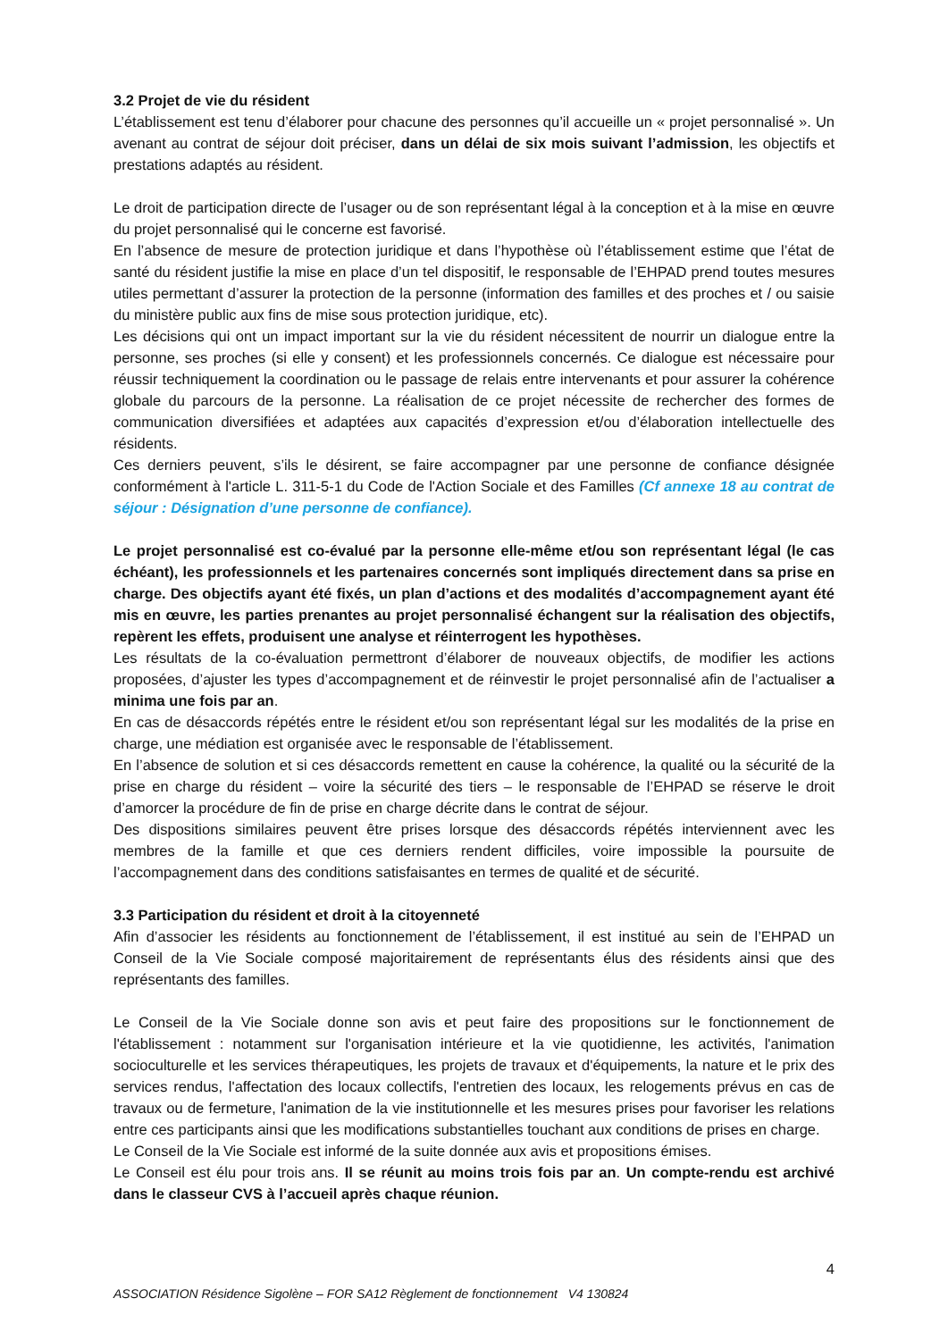3.2 Projet de vie du résident
L’établissement est tenu d’élaborer pour chacune des personnes qu’il accueille un « projet personnalisé ». Un avenant au contrat de séjour doit préciser, dans un délai de six mois suivant l’admission, les objectifs et prestations adaptés au résident.
Le droit de participation directe de l’usager ou de son représentant légal à la conception et à la mise en œuvre du projet personnalisé qui le concerne est favorisé.
En l’absence de mesure de protection juridique et dans l’hypothèse où l’établissement estime que l’état de santé du résident justifie la mise en place d’un tel dispositif, le responsable de l’EHPAD prend toutes mesures utiles permettant d’assurer la protection de la personne (information des familles et des proches et / ou saisie du ministère public aux fins de mise sous protection juridique, etc).
Les décisions qui ont un impact important sur la vie du résident nécessitent de nourrir un dialogue entre la personne, ses proches (si elle y consent) et les professionnels concernés. Ce dialogue est nécessaire pour réussir techniquement la coordination ou le passage de relais entre intervenants et pour assurer la cohérence globale du parcours de la personne. La réalisation de ce projet nécessite de rechercher des formes de communication diversifiées et adaptées aux capacités d’expression et/ou d’élaboration intellectuelle des résidents.
Ces derniers peuvent, s’ils le désirent, se faire accompagner par une personne de confiance désignée conformément à l'article L. 311-5-1 du Code de l'Action Sociale et des Familles (Cf annexe 18 au contrat de séjour : Désignation d’une personne de confiance).
Le projet personnalisé est co-évalué par la personne elle-même et/ou son représentant légal (le cas échéant), les professionnels et les partenaires concernés sont impliqués directement dans sa prise en charge. Des objectifs ayant été fixés, un plan d’actions et des modalités d’accompagnement ayant été mis en œuvre, les parties prenantes au projet personnalisé échangent sur la réalisation des objectifs, repèrent les effets, produisent une analyse et réinterrogent les hypothèses.
Les résultats de la co-évaluation permettront d’élaborer de nouveaux objectifs, de modifier les actions proposées, d’ajuster les types d’accompagnement et de réinvestir le projet personnalisé afin de l’actualiser a minima une fois par an.
En cas de désaccords répétés entre le résident et/ou son représentant légal sur les modalités de la prise en charge, une médiation est organisée avec le responsable de l’établissement.
En l’absence de solution et si ces désaccords remettent en cause la cohérence, la qualité ou la sécurité de la prise en charge du résident – voire la sécurité des tiers – le responsable de l’EHPAD se réserve le droit d’amorcer la procédure de fin de prise en charge décrite dans le contrat de séjour.
Des dispositions similaires peuvent être prises lorsque des désaccords répétés interviennent avec les membres de la famille et que ces derniers rendent difficiles, voire impossible la poursuite de l’accompagnement dans des conditions satisfaisantes en termes de qualité et de sécurité.
3.3 Participation du résident et droit à la citoyenneté
Afin d’associer les résidents au fonctionnement de l’établissement, il est institué au sein de l’EHPAD un Conseil de la Vie Sociale composé majoritairement de représentants élus des résidents ainsi que des représentants des familles.
Le Conseil de la Vie Sociale donne son avis et peut faire des propositions sur le fonctionnement de l'établissement : notamment sur l'organisation intérieure et la vie quotidienne, les activités, l'animation socioculturelle et les services thérapeutiques, les projets de travaux et d'équipements, la nature et le prix des services rendus, l'affectation des locaux collectifs, l'entretien des locaux, les relogements prévus en cas de travaux ou de fermeture, l'animation de la vie institutionnelle et les mesures prises pour favoriser les relations entre ces participants ainsi que les modifications substantielles touchant aux conditions de prises en charge.
Le Conseil de la Vie Sociale est informé de la suite donnée aux avis et propositions émises.
Le Conseil est élu pour trois ans. Il se réunit au moins trois fois par an. Un compte-rendu est archivé dans le classeur CVS à l’accueil après chaque réunion.
4
ASSOCIATION Résidence Sigolène – FOR SA12 Règlement de fonctionnement V4 130824